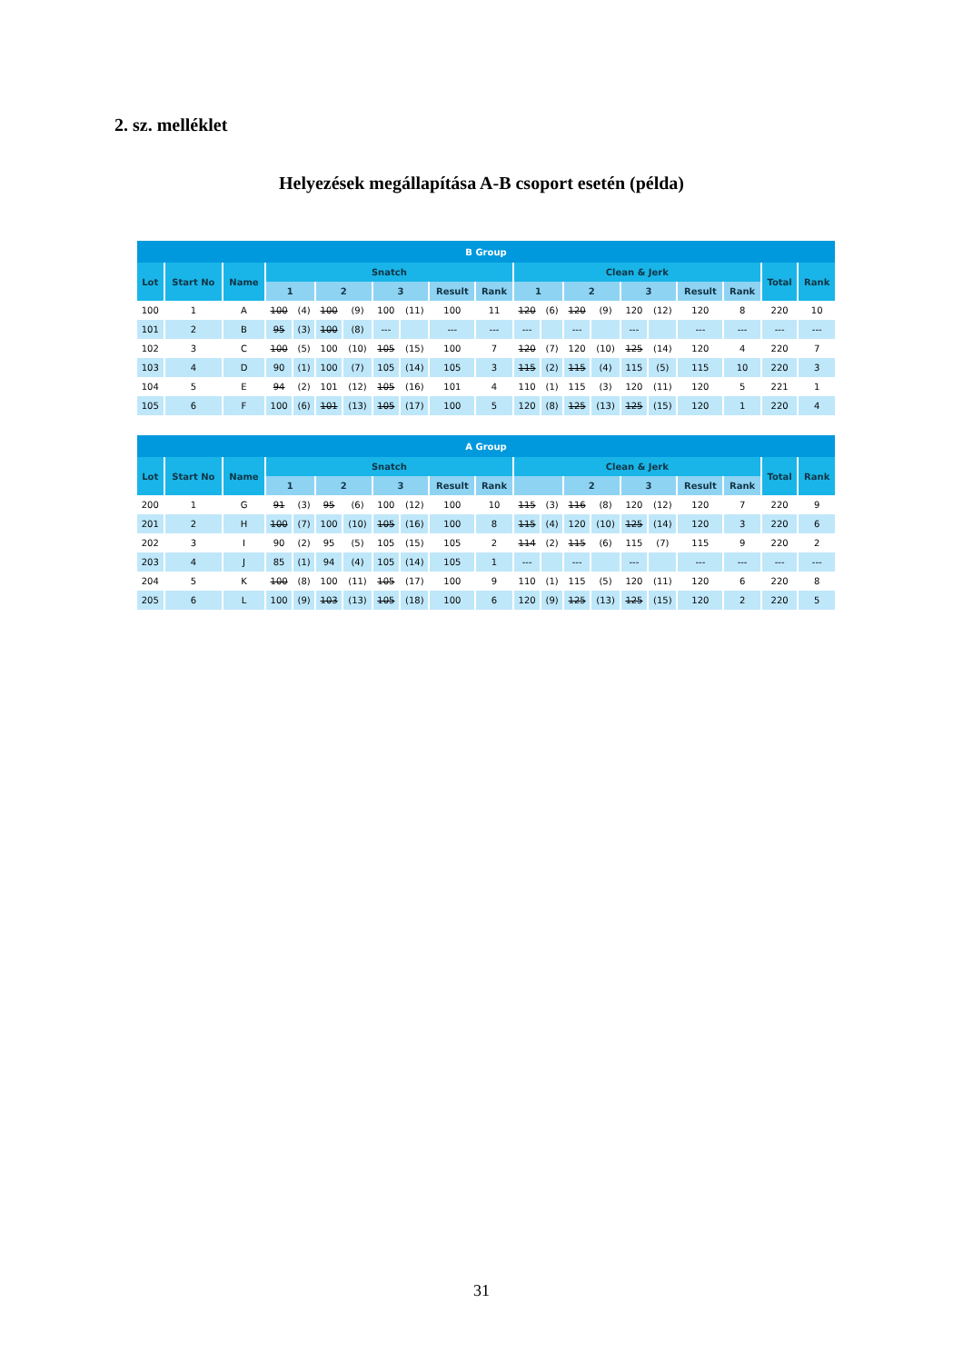2. sz. melléklet
Helyezések megállapítása A-B csoport esetén (példa)
| B Group | | | | | | | | | | | | | | | | | | | | |
| --- | --- | --- | --- | --- | --- | --- | --- | --- | --- | --- | --- | --- | --- | --- | --- | --- | --- | --- | --- | --- |
| Lot | Start No | Name | Snatch | | | | | | | | Clean & Jerk | | | | | | | | Total | Rank |
| | | | 1 | | 2 | | 3 | | Result | Rank | 1 | | 2 | | 3 | | Result | Rank | | |
| 100 | 1 | A | 100 | (4) | 100 | (9) | 100 | (11) | 100 | 11 | 120 | (6) | 120 | (9) | 120 | (12) | 120 | 8 | 220 | 10 |
| 101 | 2 | B | 95 | (3) | 100 | (8) | --- | | --- | --- | --- | | --- | | --- | | --- | --- | --- | --- |
| 102 | 3 | C | 100 | (5) | 100 | (10) | 105 | (15) | 100 | 7 | 120 | (7) | 120 | (10) | 125 | (14) | 120 | 4 | 220 | 7 |
| 103 | 4 | D | 90 | (1) | 100 | (7) | 105 | (14) | 105 | 3 | 115 | (2) | 115 | (4) | 115 | (5) | 115 | 10 | 220 | 3 |
| 104 | 5 | E | 94 | (2) | 101 | (12) | 105 | (16) | 101 | 4 | 110 | (1) | 115 | (3) | 120 | (11) | 120 | 5 | 221 | 1 |
| 105 | 6 | F | 100 | (6) | 101 | (13) | 105 | (17) | 100 | 5 | 120 | (8) | 125 | (13) | 125 | (15) | 120 | 1 | 220 | 4 |
| A Group | | | | | | | | | | | | | | | | | | | | |
| --- | --- | --- | --- | --- | --- | --- | --- | --- | --- | --- | --- | --- | --- | --- | --- | --- | --- | --- | --- | --- |
| Lot | Start No | Name | Snatch | | | | | | | | Clean & Jerk | | | | | | | | Total | Rank |
| | | | 1 | | 2 | | 3 | | Result | Rank | | | 2 | | 3 | | Result | Rank | | |
| 200 | 1 | G | 91 | (3) | 95 | (6) | 100 | (12) | 100 | 10 | 115 | (3) | 116 | (8) | 120 | (12) | 120 | 7 | 220 | 9 |
| 201 | 2 | H | 100 | (7) | 100 | (10) | 105 | (16) | 100 | 8 | 115 | (4) | 120 | (10) | 125 | (14) | 120 | 3 | 220 | 6 |
| 202 | 3 | I | 90 | (2) | 95 | (5) | 105 | (15) | 105 | 2 | 114 | (2) | 115 | (6) | 115 | (7) | 115 | 9 | 220 | 2 |
| 203 | 4 | J | 85 | (1) | 94 | (4) | 105 | (14) | 105 | 1 | --- | | --- | | --- | | --- | --- | --- | --- |
| 204 | 5 | K | 100 | (8) | 100 | (11) | 105 | (17) | 100 | 9 | 110 | (1) | 115 | (5) | 120 | (11) | 120 | 6 | 220 | 8 |
| 205 | 6 | L | 100 | (9) | 103 | (13) | 105 | (18) | 100 | 6 | 120 | (9) | 125 | (13) | 125 | (15) | 120 | 2 | 220 | 5 |
31